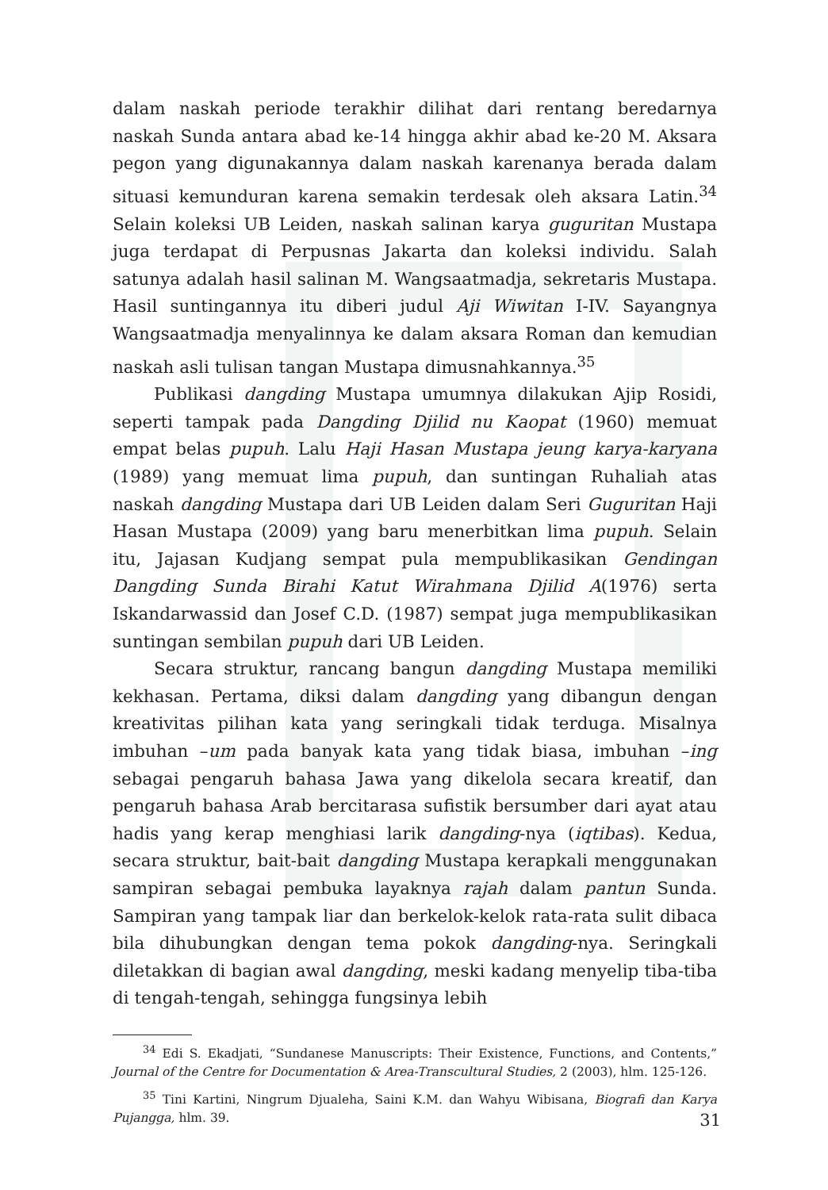dalam naskah periode terakhir dilihat dari rentang beredarnya naskah Sunda antara abad ke-14 hingga akhir abad ke-20 M. Aksara pegon yang digunakannya dalam naskah karenanya berada dalam situasi kemunduran karena semakin terdesak oleh aksara Latin.<sup>34</sup> Selain koleksi UB Leiden, naskah salinan karya guguritan Mustapa juga terdapat di Perpusnas Jakarta dan koleksi individu. Salah satunya adalah hasil salinan M. Wangsaatmadja, sekretaris Mustapa. Hasil suntingannya itu diberi judul Aji Wiwitan I-IV. Sayangnya Wangsaatmadja menyalinnya ke dalam aksara Roman dan kemudian naskah asli tulisan tangan Mustapa dimusnahkannya.<sup>35</sup>
Publikasi dangding Mustapa umumnya dilakukan Ajip Rosidi, seperti tampak pada Dangding Djilid nu Kaopat (1960) memuat empat belas pupuh. Lalu Haji Hasan Mustapa jeung karya-karyana (1989) yang memuat lima pupuh, dan suntingan Ruhaliah atas naskah dangding Mustapa dari UB Leiden dalam Seri Guguritan Haji Hasan Mustapa (2009) yang baru menerbitkan lima pupuh. Selain itu, Jajasan Kudjang sempat pula mempublikasikan Gendingan Dangding Sunda Birahi Katut Wirahmana Djilid A(1976) serta Iskandarwassid dan Josef C.D. (1987) sempat juga mempublikasikan suntingan sembilan pupuh dari UB Leiden.
Secara struktur, rancang bangun dangding Mustapa memiliki kekhasan. Pertama, diksi dalam dangding yang dibangun dengan kreativitas pilihan kata yang seringkali tidak terduga. Misalnya imbuhan –um pada banyak kata yang tidak biasa, imbuhan –ing sebagai pengaruh bahasa Jawa yang dikelola secara kreatif, dan pengaruh bahasa Arab bercitarasa sufistik bersumber dari ayat atau hadis yang kerap menghiasi larik dangding-nya (iqtibas). Kedua, secara struktur, bait-bait dangding Mustapa kerapkali menggunakan sampiran sebagai pembuka layaknya rajah dalam pantun Sunda. Sampiran yang tampak liar dan berkelok-kelok rata-rata sulit dibaca bila dihubungkan dengan tema pokok dangding-nya. Seringkali diletakkan di bagian awal dangding, meski kadang menyelip tiba-tiba di tengah-tengah, sehingga fungsinya lebih
<sup>34</sup> Edi S. Ekadjati, “Sundanese Manuscripts: Their Existence, Functions, and Contents,” Journal of the Centre for Documentation & Area-Transcultural Studies, 2 (2003), hlm. 125-126.
<sup>35</sup> Tini Kartini, Ningrum Djualeha, Saini K.M. dan Wahyu Wibisana, Biografi dan Karya Pujangga, hlm. 39.
31